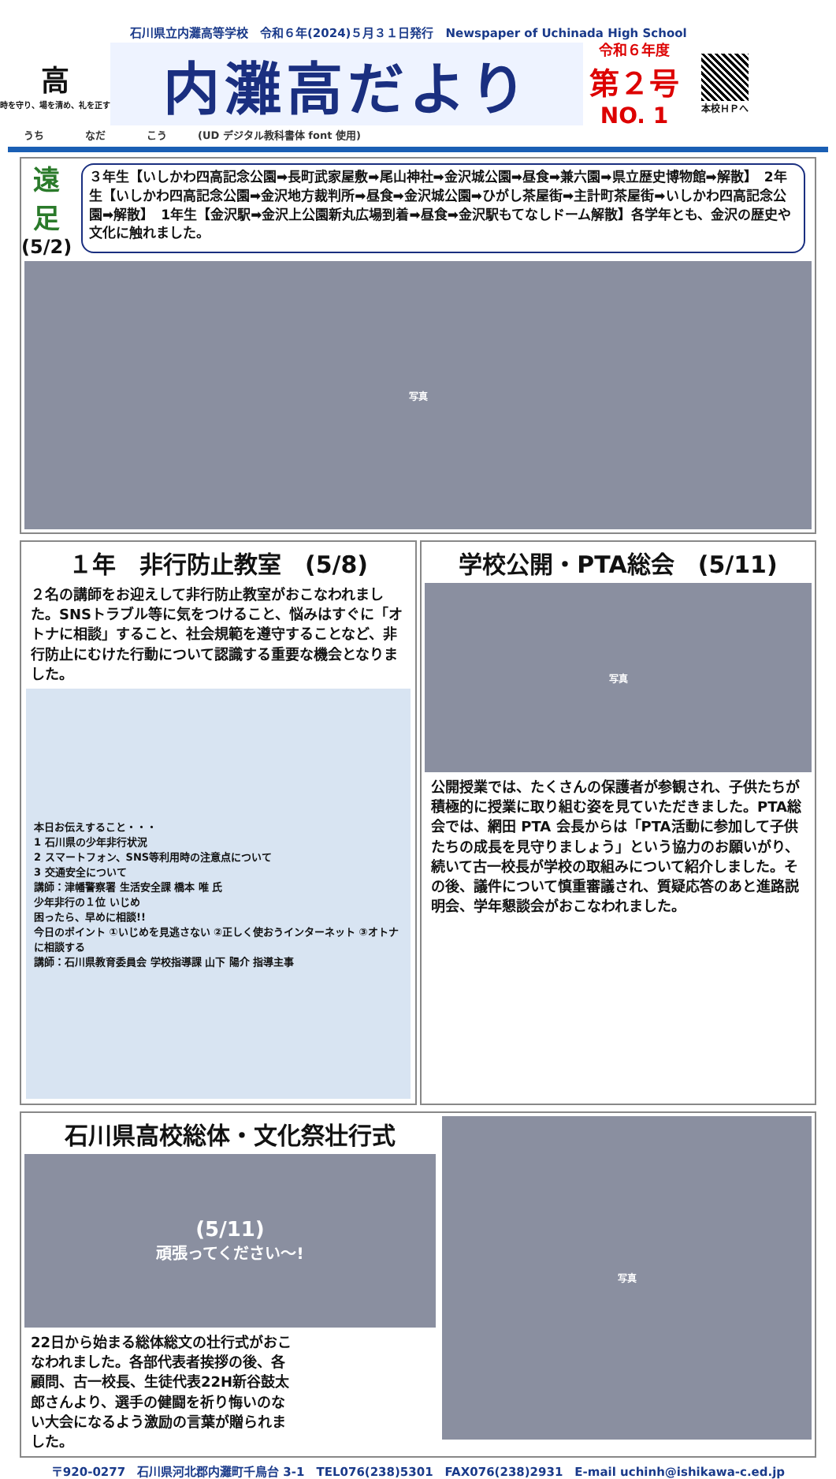石川県立内灘高等学校　令和６年(2024)５月３１日発行　Newspaper of Uchinada High School
高
時を守り、場を清め、礼を正す
内灘高だより
令和６年度
第２号
NO. 1
本校ＨＰへ
うち　　　　なだ　　　　こう　　　(UD デジタル教科書体 font 使用)
遠足
(5/2)
３年生【いしかわ四高記念公園➡長町武家屋敷➡尾山神社➡金沢城公園➡昼食➡兼六園➡県立歴史博物館➡解散】　2年生【いしかわ四高記念公園➡金沢地方裁判所➡昼食➡金沢城公園➡ひがし茶屋街➡主計町茶屋街➡いしかわ四高記念公園➡解散】　1年生【金沢駅➡金沢上公園新丸広場到着➡昼食➡金沢駅もてなしドーム解散】各学年とも、金沢の歴史や文化に触れました。
写真
１年　非行防止教室　(5/8)
２名の講師をお迎えして非行防止教室がおこなわれました。SNSトラブル等に気をつけること、悩みはすぐに「オトナに相談」すること、社会規範を遵守することなど、非行防止にむけた行動について認識する重要な機会となりました。
本日お伝えすること・・・
1 石川県の少年非行状況
2 スマートフォン、SNS等利用時の注意点について
3 交通安全について
講師：津幡警察署 生活安全課 橋本 唯 氏
少年非行の１位 いじめ
困ったら、早めに相談!!
今日のポイント ①いじめを見逃さない ②正しく使おうインターネット ③オトナに相談する
講師：石川県教育委員会 学校指導課 山下 陽介 指導主事
学校公開・PTA総会　(5/11)
写真
公開授業では、たくさんの保護者が参観され、子供たちが積極的に授業に取り組む姿を見ていただきました。PTA総会では、網田 PTA 会長からは「PTA活動に参加して子供たちの成長を見守りましょう」という協力のお願いがり、続いて古一校長が学校の取組みについて紹介しました。その後、議件について慎重審議され、質疑応答のあと進路説明会、学年懇談会がおこなわれました。
石川県高校総体・文化祭壮行式
(5/11)
頑張ってください〜!
22日から始まる総体総文の壮行式がおこなわれました。各部代表者挨拶の後、各顧問、古一校長、生徒代表22H新谷鼓太郎さんより、選手の健闘を祈り悔いのない大会になるよう激励の言葉が贈られました。
写真
〒920-0277　石川県河北郡内灘町千鳥台 3-1　TEL076(238)5301　FAX076(238)2931　E-mail uchinh@ishikawa-c.ed.jp